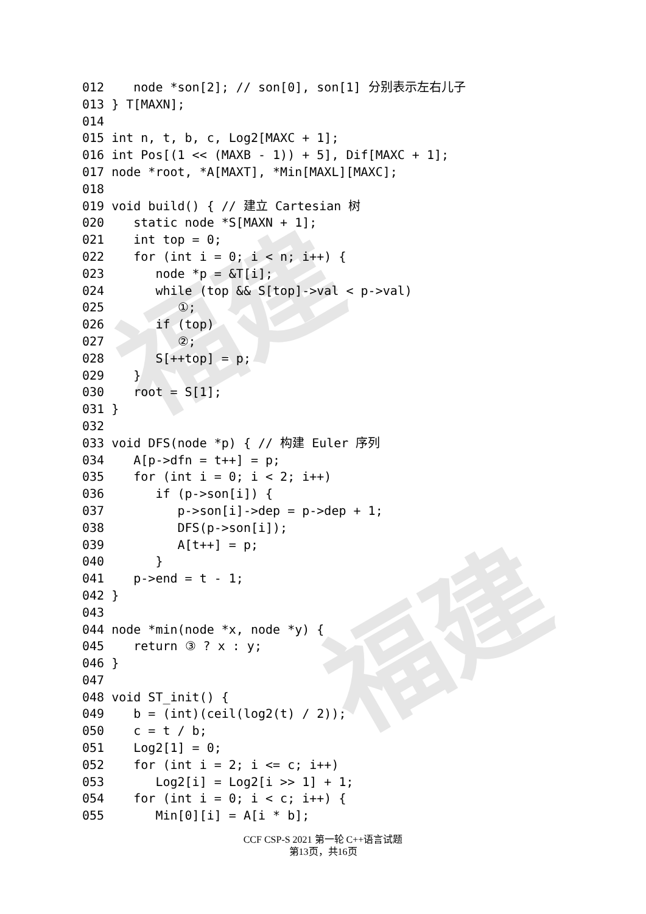福建
福建
012    node *son[2]; // son[0], son[1] 分别表示左右儿子
013 } T[MAXN];
014
015 int n, t, b, c, Log2[MAXC + 1];
016 int Pos[(1 << (MAXB - 1)) + 5], Dif[MAXC + 1];
017 node *root, *A[MAXT], *Min[MAXL][MAXC];
018
019 void build() { // 建立 Cartesian 树
020    static node *S[MAXN + 1];
021    int top = 0;
022    for (int i = 0; i < n; i++) {
023       node *p = &T[i];
024       while (top && S[top]->val < p->val)
025          ①;
026       if (top)
027          ②;
028       S[++top] = p;
029    }
030    root = S[1];
031 }
032
033 void DFS(node *p) { // 构建 Euler 序列
034    A[p->dfn = t++] = p;
035    for (int i = 0; i < 2; i++)
036       if (p->son[i]) {
037          p->son[i]->dep = p->dep + 1;
038          DFS(p->son[i]);
039          A[t++] = p;
040       }
041    p->end = t - 1;
042 }
043
044 node *min(node *x, node *y) {
045    return ③ ? x : y;
046 }
047
048 void ST_init() {
049    b = (int)(ceil(log2(t) / 2));
050    c = t / b;
051    Log2[1] = 0;
052    for (int i = 2; i <= c; i++)
053       Log2[i] = Log2[i >> 1] + 1;
054    for (int i = 0; i < c; i++) {
055       Min[0][i] = A[i * b];
CCF CSP-S 2021 第一轮 C++语言试题
第13页，共16页